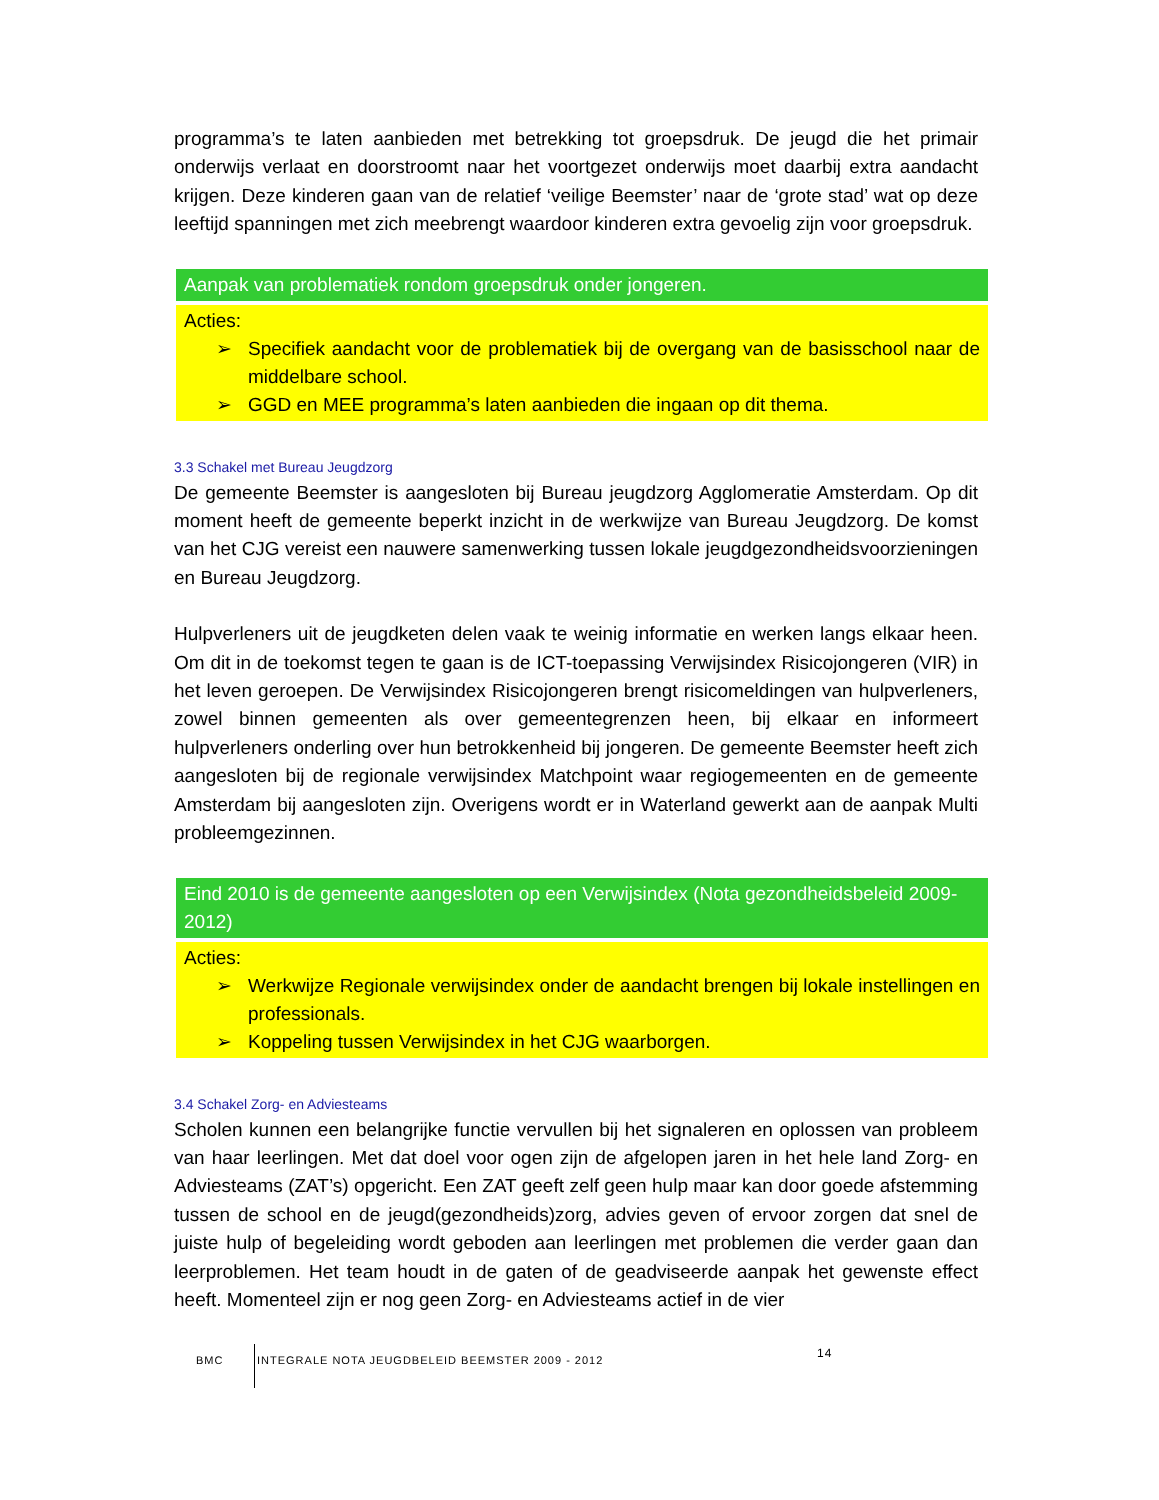programma’s te laten aanbieden met betrekking tot groepsdruk. De jeugd die het primair onderwijs verlaat en doorstroomt naar het voortgezet onderwijs moet daarbij extra aandacht krijgen. Deze kinderen gaan van de relatief ‘veilige Beemster’ naar de ‘grote stad’ wat op deze leeftijd spanningen met zich meebrengt waardoor kinderen extra gevoelig zijn voor groepsdruk.
Aanpak van problematiek rondom groepsdruk onder jongeren.
Acties:
➢ Specifiek aandacht voor de problematiek bij de overgang van de basisschool naar de middelbare school.
➢ GGD en MEE programma’s laten aanbieden die ingaan op dit thema.
3.3 Schakel met Bureau Jeugdzorg
De gemeente Beemster is aangesloten bij Bureau jeugdzorg Agglomeratie Amsterdam. Op dit moment heeft de gemeente beperkt inzicht in de werkwijze van Bureau Jeugdzorg. De komst van het CJG vereist een nauwere samenwerking tussen lokale jeugdgezondheidsvoorzieningen en Bureau Jeugdzorg.
Hulpverleners uit de jeugdketen delen vaak te weinig informatie en werken langs elkaar heen. Om dit in de toekomst tegen te gaan is de ICT-toepassing Verwijsindex Risicojongeren (VIR) in het leven geroepen. De Verwijsindex Risicojongeren brengt risicomeldingen van hulpverleners, zowel binnen gemeenten als over gemeentegrenzen heen, bij elkaar en informeert hulpverleners onderling over hun betrokkenheid bij jongeren. De gemeente Beemster heeft zich aangesloten bij de regionale verwijsindex Matchpoint waar regiogemeenten en de gemeente Amsterdam bij aangesloten zijn. Overigens wordt er in Waterland gewerkt aan de aanpak Multi probleemgezinnen.
Eind 2010 is de gemeente aangesloten op een Verwijsindex (Nota gezondheidsbeleid 2009-2012)
Acties:
➢ Werkwijze Regionale verwijsindex onder de aandacht brengen bij lokale instellingen en professionals.
➢ Koppeling tussen Verwijsindex in het CJG waarborgen.
3.4 Schakel Zorg- en Adviesteams
Scholen kunnen een belangrijke functie vervullen bij het signaleren en oplossen van probleem van haar leerlingen. Met dat doel voor ogen zijn de afgelopen jaren in het hele land Zorg- en Adviesteams (ZAT’s) opgericht. Een ZAT geeft zelf geen hulp maar kan door goede afstemming tussen de school en de jeugd(gezondheids)zorg, advies geven of ervoor zorgen dat snel de juiste hulp of begeleiding wordt geboden aan leerlingen met problemen die verder gaan dan leerproblemen. Het team houdt in de gaten of de geadviseerde aanpak het gewenste effect heeft. Momenteel zijn er nog geen Zorg- en Adviesteams actief in de vier
BMC
INTEGRALE NOTA JEUGDBELEID BEEMSTER 2009 - 2012
14